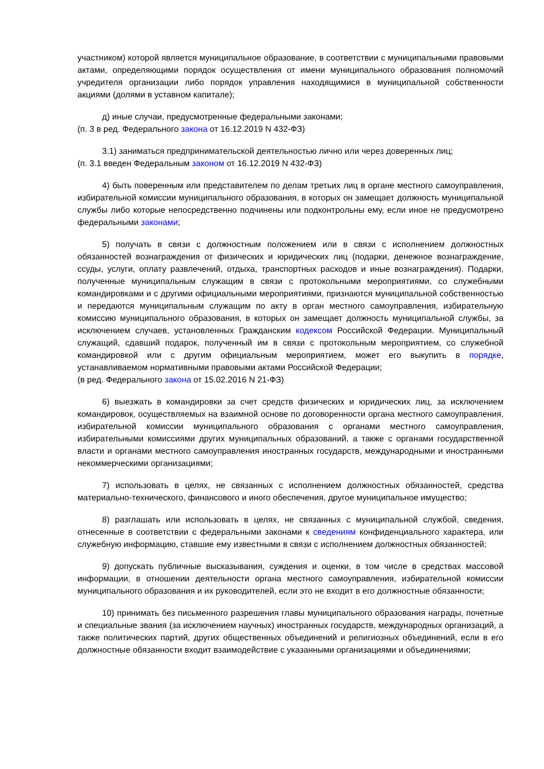участником) которой является муниципальное образование, в соответствии с муниципальными правовыми актами, определяющими порядок осуществления от имени муниципального образования полномочий учредителя организации либо порядок управления находящимися в муниципальной собственности акциями (долями в уставном капитале);
д) иные случаи, предусмотренные федеральными законами;
(п. 3 в ред. Федерального закона от 16.12.2019 N 432-ФЗ)
3.1) заниматься предпринимательской деятельностью лично или через доверенных лиц;
(п. 3.1 введен Федеральным законом от 16.12.2019 N 432-ФЗ)
4) быть поверенным или представителем по делам третьих лиц в органе местного самоуправления, избирательной комиссии муниципального образования, в которых он замещает должность муниципальной службы либо которые непосредственно подчинены или подконтрольны ему, если иное не предусмотрено федеральными законами;
5) получать в связи с должностным положением или в связи с исполнением должностных обязанностей вознаграждения от физических и юридических лиц (подарки, денежное вознаграждение, ссуды, услуги, оплату развлечений, отдыха, транспортных расходов и иные вознаграждения). Подарки, полученные муниципальным служащим в связи с протокольными мероприятиями, со служебными командировками и с другими официальными мероприятиями, признаются муниципальной собственностью и передаются муниципальным служащим по акту в орган местного самоуправления, избирательную комиссию муниципального образования, в которых он замещает должность муниципальной службы, за исключением случаев, установленных Гражданским кодексом Российской Федерации. Муниципальный служащий, сдавший подарок, полученный им в связи с протокольным мероприятием, со служебной командировкой или с другим официальным мероприятием, может его выкупить в порядке, устанавливаемом нормативными правовыми актами Российской Федерации;
(в ред. Федерального закона от 15.02.2016 N 21-ФЗ)
6) выезжать в командировки за счет средств физических и юридических лиц, за исключением командировок, осуществляемых на взаимной основе по договоренности органа местного самоуправления, избирательной комиссии муниципального образования с органами местного самоуправления, избирательными комиссиями других муниципальных образований, а также с органами государственной власти и органами местного самоуправления иностранных государств, международными и иностранными некоммерческими организациями;
7) использовать в целях, не связанных с исполнением должностных обязанностей, средства материально-технического, финансового и иного обеспечения, другое муниципальное имущество;
8) разглашать или использовать в целях, не связанных с муниципальной службой, сведения, отнесенные в соответствии с федеральными законами к сведениям конфиденциального характера, или служебную информацию, ставшие ему известными в связи с исполнением должностных обязанностей;
9) допускать публичные высказывания, суждения и оценки, в том числе в средствах массовой информации, в отношении деятельности органа местного самоуправления, избирательной комиссии муниципального образования и их руководителей, если это не входит в его должностные обязанности;
10) принимать без письменного разрешения главы муниципального образования награды, почетные и специальные звания (за исключением научных) иностранных государств, международных организаций, а также политических партий, других общественных объединений и религиозных объединений, если в его должностные обязанности входит взаимодействие с указанными организациями и объединениями;